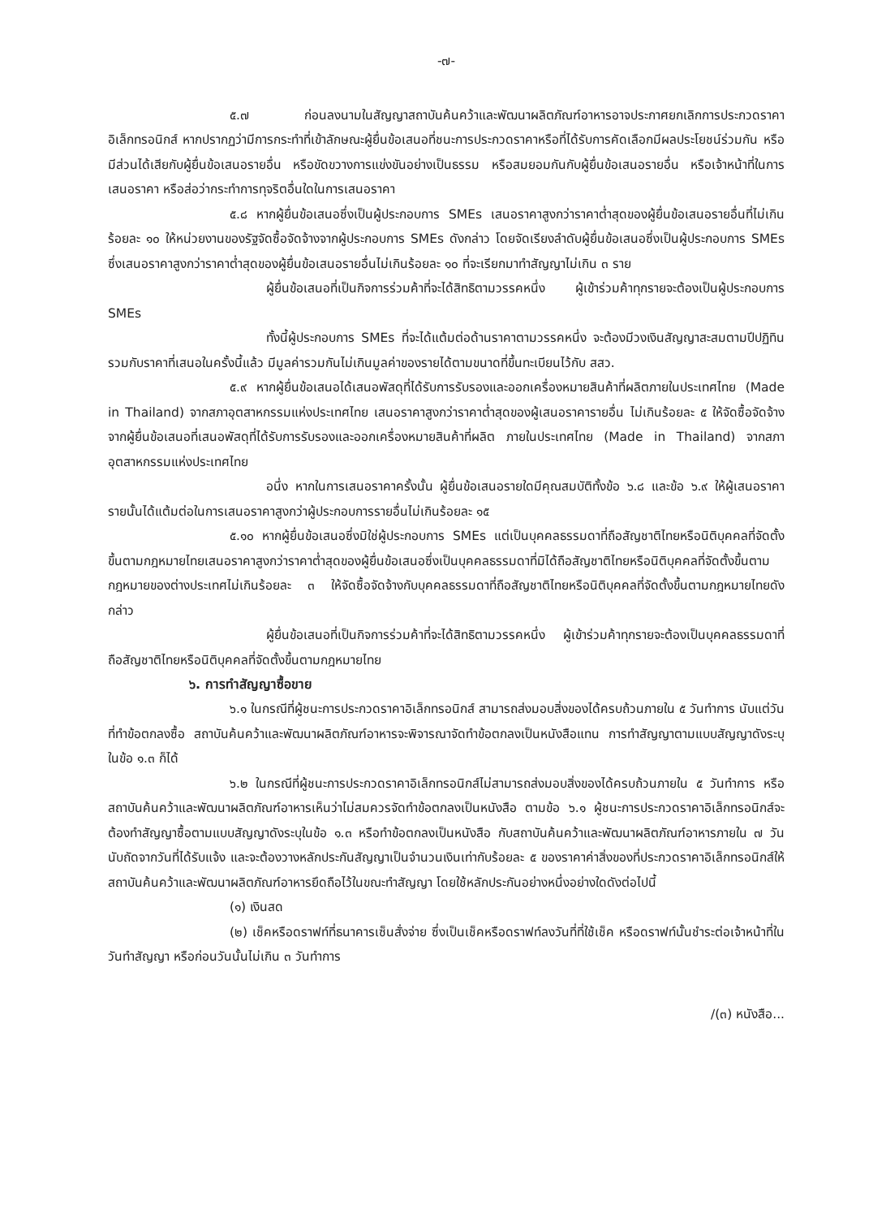-๗-
๕.๗ ก่อนลงนามในสัญญาสถาบันค้นคว้าและพัฒนาผลิตภัณฑ์อาหารอาจประกาศยกเลิกการประกวดราคาอิเล็กทรอนิกส์ หากปรากฏว่ามีการกระทำที่เข้าลักษณะผู้ยื่นข้อเสนอที่ชนะการประกวดราคาหรือที่ได้รับการคัดเลือกมีผลประโยชน์ร่วมกัน หรือมีส่วนได้เสียกับผู้ยื่นข้อเสนอรายอื่น หรือขัดขวางการแข่งขันอย่างเป็นธรรม หรือสมยอมกันกับผู้ยื่นข้อเสนอรายอื่น หรือเจ้าหน้าที่ในการเสนอราคา หรือส่อว่ากระทำการทุจริตอื่นใดในการเสนอราคา
๕.๘ หากผู้ยื่นข้อเสนอซึ่งเป็นผู้ประกอบการ SMEs เสนอราคาสูงกว่าราคาต่ำสุดของผู้ยื่นข้อเสนอรายอื่นที่ไม่เกินร้อยละ ๑๐ ให้หน่วยงานของรัฐจัดซื้อจัดจ้างจากผู้ประกอบการ SMEs ดังกล่าว โดยจัดเรียงลำดับผู้ยื่นข้อเสนอซึ่งเป็นผู้ประกอบการ SMEs ซึ่งเสนอราคาสูงกว่าราคาต่ำสุดของผู้ยื่นข้อเสนอรายอื่นไม่เกินร้อยละ ๑๐ ที่จะเรียกมาทำสัญญาไม่เกิน ๓ ราย
ผู้ยื่นข้อเสนอที่เป็นกิจการร่วมค้าที่จะได้สิทธิตามวรรคหนึ่ง ผู้เข้าร่วมค้าทุกรายจะต้องเป็นผู้ประกอบการ SMEs
ทั้งนี้ผู้ประกอบการ SMEs ที่จะได้แต้มต่อด้านราคาตามวรรคหนึ่ง จะต้องมีวงเงินสัญญาสะสมตามปีปฏิทินรวมกับราคาที่เสนอในครั้งนี้แล้ว มีมูลค่ารวมกันไม่เกินมูลค่าของรายได้ตามขนาดที่ขึ้นทะเบียนไว้กับ สสว.
๕.๙ หากผู้ยื่นข้อเสนอได้เสนอพัสดุที่ได้รับการรับรองและออกเครื่องหมายสินค้าที่ผลิตภายในประเทศไทย (Made in Thailand) จากสภาอุตสาหกรรมแห่งประเทศไทย เสนอราคาสูงกว่าราคาต่ำสุดของผู้เสนอราคารายอื่น ไม่เกินร้อยละ ๕ ให้จัดซื้อจัดจ้างจากผู้ยื่นข้อเสนอที่เสนอพัสดุที่ได้รับการรับรองและออกเครื่องหมายสินค้าที่ผลิต ภายในประเทศไทย (Made in Thailand) จากสภาอุตสาหกรรมแห่งประเทศไทย
อนึ่ง หากในการเสนอราคาครั้งนั้น ผู้ยื่นข้อเสนอรายใดมีคุณสมบัติทั้งข้อ ๖.๘ และข้อ ๖.๙ ให้ผู้เสนอราคารายนั้นได้แต้มต่อในการเสนอราคาสูงกว่าผู้ประกอบการรายอื่นไม่เกินร้อยละ ๑๕
๕.๑๐ หากผู้ยื่นข้อเสนอซึ่งมิใช่ผู้ประกอบการ SMEs แต่เป็นบุคคลธรรมดาที่ถือสัญชาติไทยหรือนิติบุคคลที่จัดตั้งขึ้นตามกฎหมายไทยเสนอราคาสูงกว่าราคาต่ำสุดของผู้ยื่นข้อเสนอซึ่งเป็นบุคคลธรรมดาที่มิได้ถือสัญชาติไทยหรือนิติบุคคลที่จัดตั้งขึ้นตามกฎหมายของต่างประเทศไม่เกินร้อยละ ๓ ให้จัดซื้อจัดจ้างกับบุคคลธรรมดาที่ถือสัญชาติไทยหรือนิติบุคคลที่จัดตั้งขึ้นตามกฎหมายไทยดังกล่าว
ผู้ยื่นข้อเสนอที่เป็นกิจการร่วมค้าที่จะได้สิทธิตามวรรคหนึ่ง ผู้เข้าร่วมค้าทุกรายจะต้องเป็นบุคคลธรรมดาที่ถือสัญชาติไทยหรือนิติบุคคลที่จัดตั้งขึ้นตามกฎหมายไทย
๖. การทำสัญญาซื้อขาย
๖.๑ ในกรณีที่ผู้ชนะการประกวดราคาอิเล็กทรอนิกส์ สามารถส่งมอบสิ่งของได้ครบถ้วนภายใน ๕ วันทำการ นับแต่วันที่ทำข้อตกลงซื้อ สถาบันค้นคว้าและพัฒนาผลิตภัณฑ์อาหารจะพิจารณาจัดทำข้อตกลงเป็นหนังสือแทน การทำสัญญาตามแบบสัญญาดังระบุ ในข้อ ๑.๓ ก็ได้
๖.๒ ในกรณีที่ผู้ชนะการประกวดราคาอิเล็กทรอนิกส์ไม่สามารถส่งมอบสิ่งของได้ครบถ้วนภายใน ๕ วันทำการ หรือ สถาบันค้นคว้าและพัฒนาผลิตภัณฑ์อาหารเห็นว่าไม่สมควรจัดทำข้อตกลงเป็นหนังสือ ตามข้อ ๖.๑ ผู้ชนะการประกวดราคาอิเล็กทรอนิกส์จะต้องทำสัญญาซื้อตามแบบสัญญาดังระบุในข้อ ๑.๓ หรือทำข้อตกลงเป็นหนังสือ กับสถาบันค้นคว้าและพัฒนาผลิตภัณฑ์อาหารภายใน ๗ วัน นับถัดจากวันที่ได้รับแจ้ง และจะต้องวางหลักประกันสัญญาเป็นจำนวนเงินเท่ากับร้อยละ ๕ ของราคาค่าสิ่งของที่ประกวดราคาอิเล็กทรอนิกส์ให้สถาบันค้นคว้าและพัฒนาผลิตภัณฑ์อาหารยึดถือไว้ในขณะทำสัญญา โดยใช้หลักประกันอย่างหนึ่งอย่างใดดังต่อไปนี้
(๑) เงินสด
(๒) เช็คหรือดราฟท์ที่ธนาคารเซ็นสั่งจ่าย ซึ่งเป็นเช็คหรือดราฟท์ลงวันที่ที่ใช้เช็ค หรือดราฟท์นั้นชำระต่อเจ้าหน้าที่ในวันทำสัญญา หรือก่อนวันนั้นไม่เกิน ๓ วันทำการ
/(๓) หนังสือ...